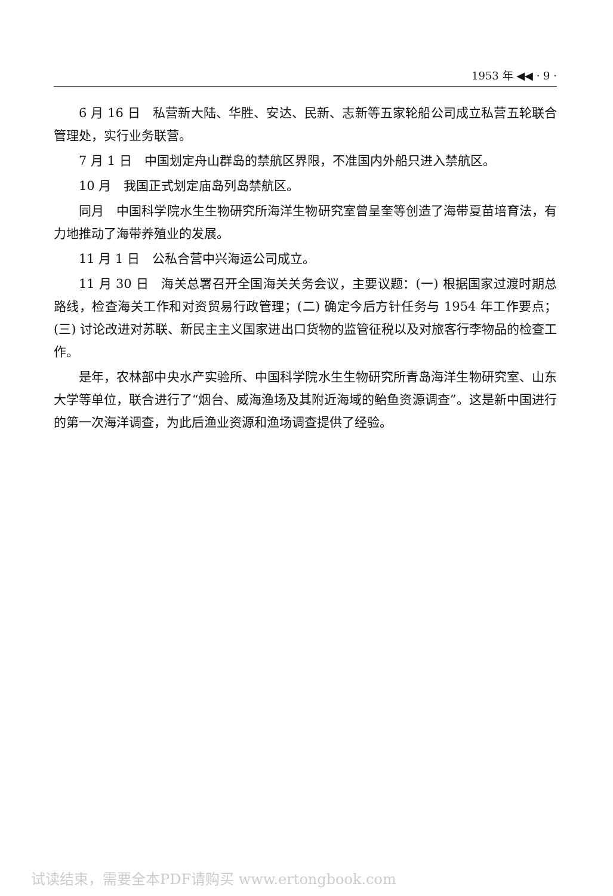1953 年 ◀◀ · 9 ·
6 月 16 日　私营新大陆、华胜、安达、民新、志新等五家轮船公司成立私营五轮联合管理处，实行业务联营。
7 月 1 日　中国划定舟山群岛的禁航区界限，不准国内外船只进入禁航区。
10 月　我国正式划定庙岛列岛禁航区。
同月　中国科学院水生生物研究所海洋生物研究室曾呈奎等创造了海带夏苗培育法，有力地推动了海带养殖业的发展。
11 月 1 日　公私合营中兴海运公司成立。
11 月 30 日　海关总署召开全国海关关务会议，主要议题：(一) 根据国家过渡时期总路线，检查海关工作和对资贸易行政管理；(二) 确定今后方针任务与 1954 年工作要点；(三) 讨论改进对苏联、新民主主义国家进出口货物的监管征税以及对旅客行李物品的检查工作。
是年，农林部中央水产实验所、中国科学院水生生物研究所青岛海洋生物研究室、山东大学等单位，联合进行了“烟台、威海渔场及其附近海域的鲐鱼资源调查”。这是新中国进行的第一次海洋调查，为此后渔业资源和渔场调查提供了经验。
试读结束，需要全本PDF请购买 www.ertongbook.com